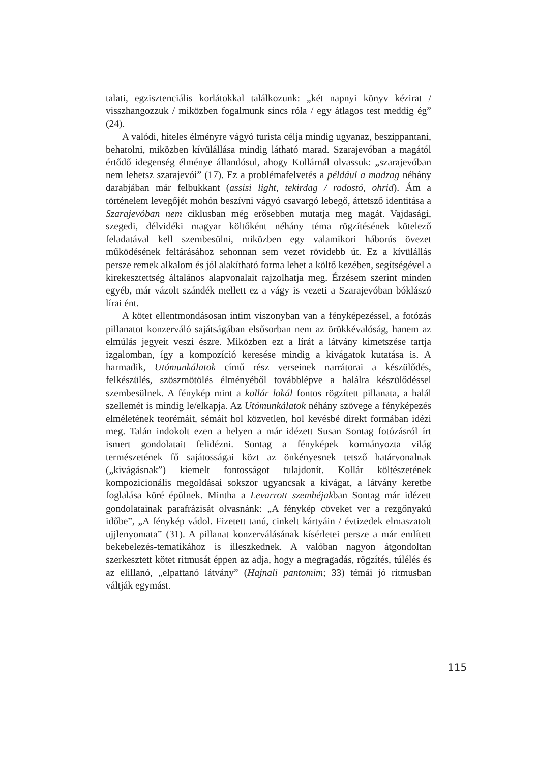talati, egzisztenciális korlátokkal találkozunk: „két napnyi könyv kézirat / visszhangozzuk / miközben fogalmunk sincs róla / egy átlagos test meddig ég” (24).
A valódi, hiteles élményre vágyó turista célja mindig ugyanaz, beszippantani, behatolni, miközben kívülállása mindig látható marad. Szarajevóban a magától értődő idegenség élménye állandósul, ahogy Kollárnál olvassuk: „szarajevóban nem lehetsz szarajevói” (17). Ez a problémafelvetés a például a madzag néhány darabjában már felbukkant (assisi light, tekirdag / rodostó, ohrid). Ám a történelem levegőjét mohón beszívni vágyó csavargó lebegő, áttetsző identitása a Szarajevóban nem ciklusban még erősebben mutatja meg magát. Vajdasági, szegedi, délvidéki magyar költőként néhány téma rögzítésének kötelező feladatával kell szembesülni, miközben egy valamikori háborús övezet működésének feltárásához sehonnan sem vezet rövidebb út. Ez a kívülállás persze remek alkalom és jól alakítható forma lehet a költő kezében, segítségével a kirekesztettség általános alapvonalait rajzolhatja meg. Érzésem szerint minden egyéb, már vázolt szándék mellett ez a vágy is vezeti a Szarajevóban bóklászó lírai ént.
A kötet ellentmondásosan intim viszonyban van a fényképezéssel, a fotózás pillanatot konzerváló sajátságában elsősorban nem az örökkévalóság, hanem az elmúlás jegyeit veszi észre. Miközben ezt a lírát a látvány kimetszése tartja izgalomban, így a kompozíció keresése mindig a kivágatok kutatása is. A harmadik, Utómunkálatok című rész verseinek narrátorai a készülődés, felkészülés, szöszmötölés élményéből továbblépve a halálra készülődéssel szembesülnek. A fénykép mint a kollár lokál fontos rögzített pillanata, a halál szellemét is mindig le/elkapja. Az Utómunkálatok néhány szövege a fényképezés elméletének teorémáit, sémáit hol közvetlen, hol kevésbé direkt formában idézi meg. Talán indokolt ezen a helyen a már idézett Susan Sontag fotózásról írt ismert gondolatait felidézni. Sontag a fényképek kormányozta világ természetének fő sajátosságai közt az önkényesnek tetsző határvonalnak („kivágásnak”) kiemelt fontosságot tulajdonít. Kollár költészetének kompozicionális megoldásai sokszor ugyancsak a kivágat, a látvány keretbe foglalása köré épülnek. Mintha a Levarrott szemhéjakban Sontag már idézett gondolatainak parafrázisát olvasnánk: „A fénykép cöveket ver a rezgőnyakú időbe”, „A fénykép vádol. Fizetett tanú, cinkelt kártyáin / évtizedek elmaszatolt ujjlenyomata” (31). A pillanat konzerválásának kísérletei persze a már említett bekebelezés-tematikához is illeszkednek. A valóban nagyon átgondoltan szerkesztett kötet ritmusát éppen az adja, hogy a megragadás, rögzítés, túlélés és az elillanó, „elpattanó látvány” (Hajnali pantomim; 33) témái jó ritmusban váltják egymást.
115